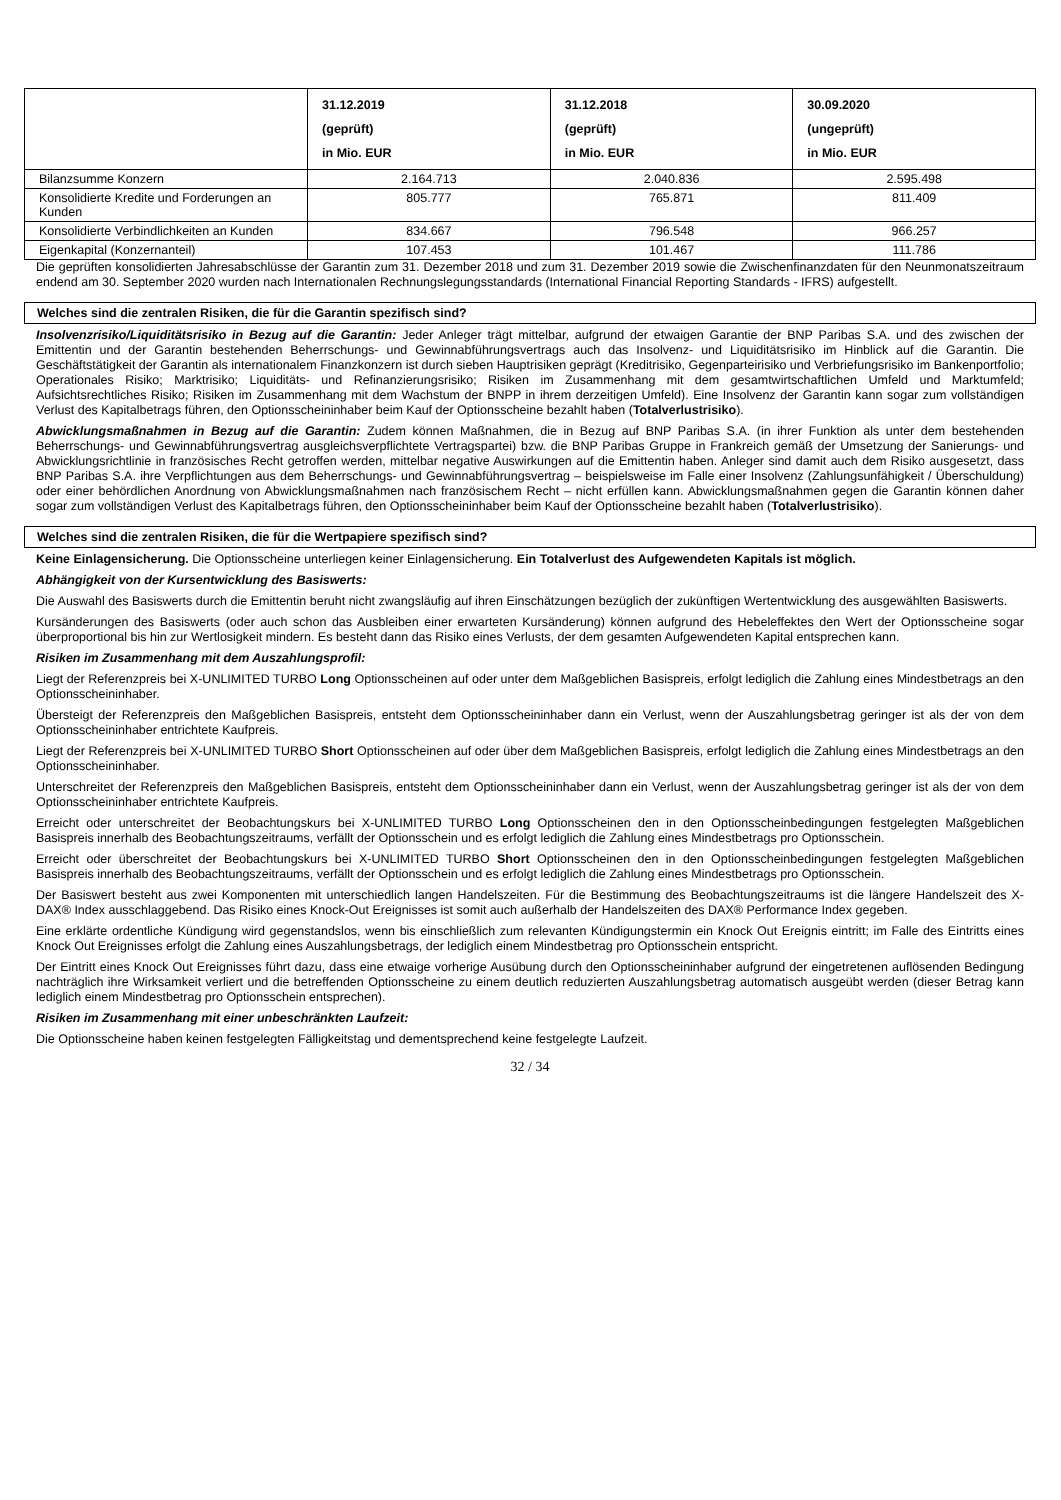| | 31.12.2019 (geprüft) in Mio. EUR | 31.12.2018 (geprüft) in Mio. EUR | 30.09.2020 (ungeprüft) in Mio. EUR |
| --- | --- | --- | --- |
| Bilanzsumme Konzern | 2.164.713 | 2.040.836 | 2.595.498 |
| Konsolidierte Kredite und Forderungen an Kunden | 805.777 | 765.871 | 811.409 |
| Konsolidierte Verbindlichkeiten an Kunden | 834.667 | 796.548 | 966.257 |
| Eigenkapital (Konzernanteil) | 107.453 | 101.467 | 111.786 |
Die geprüften konsolidierten Jahresabschlüsse der Garantin zum 31. Dezember 2018 und zum 31. Dezember 2019 sowie die Zwischenfinanzdaten für den Neunmonatszeitraum endend am 30. September 2020 wurden nach Internationalen Rechnungslegungsstandards (International Financial Reporting Standards - IFRS) aufgestellt.
Welches sind die zentralen Risiken, die für die Garantin spezifisch sind?
Insolvenzrisiko/Liquiditätsrisiko in Bezug auf die Garantin: Jeder Anleger trägt mittelbar, aufgrund der etwaigen Garantie der BNP Paribas S.A. und des zwischen der Emittentin und der Garantin bestehenden Beherrschungs- und Gewinnabführungsvertrags auch das Insolvenz- und Liquiditätsrisiko im Hinblick auf die Garantin. Die Geschäftstätigkeit der Garantin als internationalem Finanzkonzern ist durch sieben Hauptrisiken geprägt (Kreditrisiko, Gegenparteirisiko und Verbriefungsrisiko im Bankenportfolio; Operationales Risiko; Marktrisiko; Liquiditäts- und Refinanzierungsrisiko; Risiken im Zusammenhang mit dem gesamtwirtschaftlichen Umfeld und Marktumfeld; Aufsichtsrechtliches Risiko; Risiken im Zusammenhang mit dem Wachstum der BNPP in ihrem derzeitigen Umfeld). Eine Insolvenz der Garantin kann sogar zum vollständigen Verlust des Kapitalbetrags führen, den Optionsscheininhaber beim Kauf der Optionsscheine bezahlt haben (Totalverlustrisiko).
Abwicklungsmaßnahmen in Bezug auf die Garantin: Zudem können Maßnahmen, die in Bezug auf BNP Paribas S.A. (in ihrer Funktion als unter dem bestehenden Beherrschungs- und Gewinnabführungsvertrag ausgleichsverpflichtete Vertragspartei) bzw. die BNP Paribas Gruppe in Frankreich gemäß der Umsetzung der Sanierungs- und Abwicklungsrichtlinie in französisches Recht getroffen werden, mittelbar negative Auswirkungen auf die Emittentin haben. Anleger sind damit auch dem Risiko ausgesetzt, dass BNP Paribas S.A. ihre Verpflichtungen aus dem Beherrschungs- und Gewinnabführungsvertrag – beispielsweise im Falle einer Insolvenz (Zahlungsunfähigkeit / Überschuldung) oder einer behördlichen Anordnung von Abwicklungsmaßnahmen nach französischem Recht – nicht erfüllen kann. Abwicklungsmaßnahmen gegen die Garantin können daher sogar zum vollständigen Verlust des Kapitalbetrags führen, den Optionsscheininhaber beim Kauf der Optionsscheine bezahlt haben (Totalverlustrisiko).
Welches sind die zentralen Risiken, die für die Wertpapiere spezifisch sind?
Keine Einlagensicherung. Die Optionsscheine unterliegen keiner Einlagensicherung. Ein Totalverlust des Aufgewendeten Kapitals ist möglich.
Abhängigkeit von der Kursentwicklung des Basiswerts:
Die Auswahl des Basiswerts durch die Emittentin beruht nicht zwangsläufig auf ihren Einschätzungen bezüglich der zukünftigen Wertentwicklung des ausgewählten Basiswerts.
Kursänderungen des Basiswerts (oder auch schon das Ausbleiben einer erwarteten Kursänderung) können aufgrund des Hebeleffektes den Wert der Optionsscheine sogar überproportional bis hin zur Wertlosigkeit mindern. Es besteht dann das Risiko eines Verlusts, der dem gesamten Aufgewendeten Kapital entsprechen kann.
Risiken im Zusammenhang mit dem Auszahlungsprofil:
Liegt der Referenzpreis bei X-UNLIMITED TURBO Long Optionsscheinen auf oder unter dem Maßgeblichen Basispreis, erfolgt lediglich die Zahlung eines Mindestbetrags an den Optionsscheininhaber.
Übersteigt der Referenzpreis den Maßgeblichen Basispreis, entsteht dem Optionsscheininhaber dann ein Verlust, wenn der Auszahlungsbetrag geringer ist als der von dem Optionsscheininhaber entrichtete Kaufpreis.
Liegt der Referenzpreis bei X-UNLIMITED TURBO Short Optionsscheinen auf oder über dem Maßgeblichen Basispreis, erfolgt lediglich die Zahlung eines Mindestbetrags an den Optionsscheininhaber.
Unterschreitet der Referenzpreis den Maßgeblichen Basispreis, entsteht dem Optionsscheininhaber dann ein Verlust, wenn der Auszahlungsbetrag geringer ist als der von dem Optionsscheininhaber entrichtete Kaufpreis.
Erreicht oder unterschreitet der Beobachtungskurs bei X-UNLIMITED TURBO Long Optionsscheinen den in den Optionsscheinbedingungen festgelegten Maßgeblichen Basispreis innerhalb des Beobachtungszeitraums, verfällt der Optionsschein und es erfolgt lediglich die Zahlung eines Mindestbetrags pro Optionsschein.
Erreicht oder überschreitet der Beobachtungskurs bei X-UNLIMITED TURBO Short Optionsscheinen den in den Optionsscheinbedingungen festgelegten Maßgeblichen Basispreis innerhalb des Beobachtungszeitraums, verfällt der Optionsschein und es erfolgt lediglich die Zahlung eines Mindestbetrags pro Optionsschein.
Der Basiswert besteht aus zwei Komponenten mit unterschiedlich langen Handelszeiten. Für die Bestimmung des Beobachtungszeitraums ist die längere Handelszeit des X-DAX® Index ausschlaggebend. Das Risiko eines Knock-Out Ereignisses ist somit auch außerhalb der Handelszeiten des DAX® Performance Index gegeben.
Eine erklärte ordentliche Kündigung wird gegenstandslos, wenn bis einschließlich zum relevanten Kündigungstermin ein Knock Out Ereignis eintritt; im Falle des Eintritts eines Knock Out Ereignisses erfolgt die Zahlung eines Auszahlungsbetrags, der lediglich einem Mindestbetrag pro Optionsschein entspricht.
Der Eintritt eines Knock Out Ereignisses führt dazu, dass eine etwaige vorherige Ausübung durch den Optionsscheininhaber aufgrund der eingetretenen auflösenden Bedingung nachträglich ihre Wirksamkeit verliert und die betreffenden Optionsscheine zu einem deutlich reduzierten Auszahlungsbetrag automatisch ausgeübt werden (dieser Betrag kann lediglich einem Mindestbetrag pro Optionsschein entsprechen).
Risiken im Zusammenhang mit einer unbeschränkten Laufzeit:
Die Optionsscheine haben keinen festgelegten Fälligkeitstag und dementsprechend keine festgelegte Laufzeit.
32 / 34